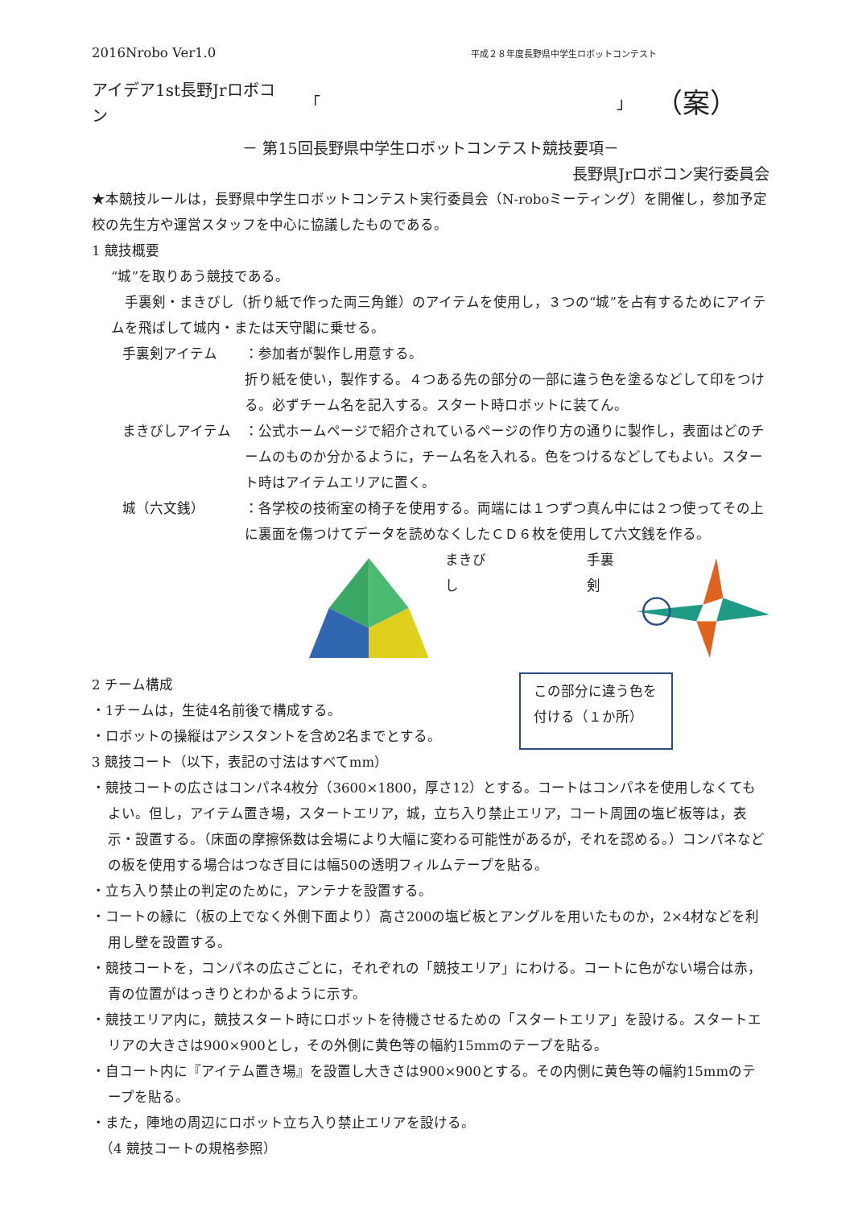2016Nrobo Ver1.0 平成２８年度長野県中学生ロボットコンテスト
アイデア1st長野Jrロボコン 「 」 （案）
－ 第15回長野県中学生ロボットコンテスト競技要項－
長野県Jrロボコン実行委員会
★本競技ルールは，長野県中学生ロボットコンテスト実行委員会（N-roboミーティング）を開催し，参加予定校の先生方や運営スタッフを中心に協議したものである。
1 競技概要
“城”を取りあう競技である。
　手裏剣・まきびし（折り紙で作った両三角錐）のアイテムを使用し，３つの“城”を占有するためにアイテムを飛ばして城内・または天守閣に乗せる。
手裏剣アイテム ：参加者が製作し用意する。
折り紙を使い，製作する。４つある先の部分の一部に違う色を塗るなどして印をつける。必ずチーム名を記入する。スタート時ロボットに装てん。
まきびしアイテム ：公式ホームページで紹介されているページの作り方の通りに製作し，表面はどのチームのものか分かるように，チーム名を入れる。色をつけるなどしてもよい。スタート時はアイテムエリアに置く。
城（六文銭） ：各学校の技術室の椅子を使用する。両端には１つずつ真ん中には２つ使ってその上に裏面を傷つけてデータを読めなくしたＣＤ６枚を使用して六文銭を作る。
まきびし 手裏剣
2 チーム構成
・1チームは，生徒4名前後で構成する。
・ロボットの操縦はアシスタントを含め2名までとする。
この部分に違う色を付ける（１か所）
3 競技コート（以下，表記の寸法はすべてmm）
・競技コートの広さはコンパネ4枚分（3600×1800，厚さ12）とする。コートはコンパネを使用しなくてもよい。但し，アイテム置き場，スタートエリア，城，立ち入り禁止エリア，コート周囲の塩ビ板等は，表示・設置する。（床面の摩擦係数は会場により大幅に変わる可能性があるが，それを認める。）コンパネなどの板を使用する場合はつなぎ目には幅50の透明フィルムテープを貼る。
・立ち入り禁止の判定のために，アンテナを設置する。
・コートの縁に（板の上でなく外側下面より）高さ200の塩ビ板とアングルを用いたものか，2×4材などを利用し壁を設置する。
・競技コートを，コンパネの広さごとに，それぞれの「競技エリア」にわける。コートに色がない場合は赤，青の位置がはっきりとわかるように示す。
・競技エリア内に，競技スタート時にロボットを待機させるための「スタートエリア」を設ける。スタートエリアの大きさは900×900とし，その外側に黄色等の幅約15mmのテープを貼る。
・自コート内に『アイテム置き場』を設置し大きさは900×900とする。その内側に黄色等の幅約15mmのテープを貼る。
・また，陣地の周辺にロボット立ち入り禁止エリアを設ける。
（4 競技コートの規格参照）